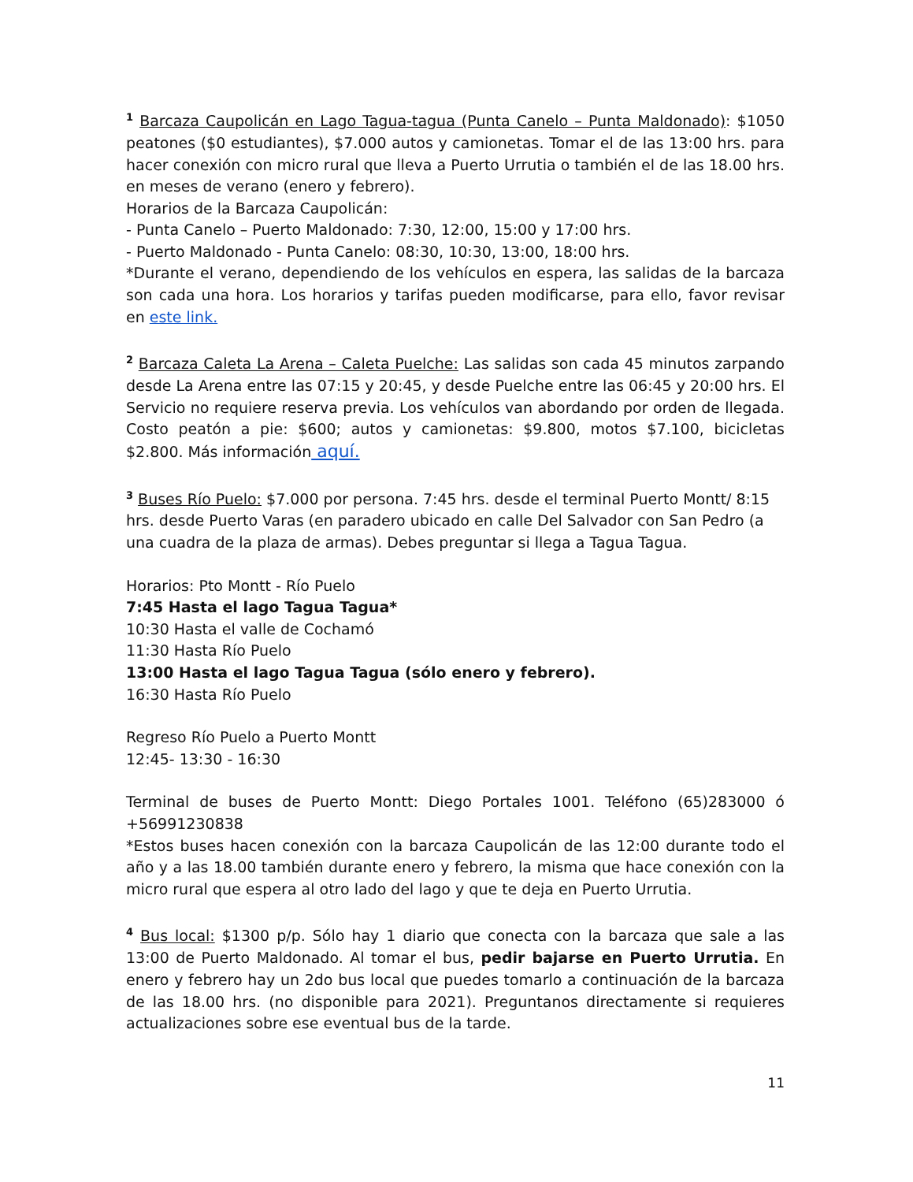<sup>1</sup> Barcaza Caupolicán en Lago Tagua-tagua (Punta Canelo – Punta Maldonado): $1050 peatones ($0 estudiantes), $7.000 autos y camionetas. Tomar el de las 13:00 hrs. para hacer conexión con micro rural que lleva a Puerto Urrutia o también el de las 18.00 hrs. en meses de verano (enero y febrero).
Horarios de la Barcaza Caupolicán:
- Punta Canelo – Puerto Maldonado: 7:30, 12:00, 15:00 y 17:00 hrs.
- Puerto Maldonado - Punta Canelo: 08:30, 10:30, 13:00, 18:00 hrs.
*Durante el verano, dependiendo de los vehículos en espera, las salidas de la barcaza son cada una hora. Los horarios y tarifas pueden modificarse, para ello, favor revisar en este link.
<sup>2</sup> Barcaza Caleta La Arena – Caleta Puelche: Las salidas son cada 45 minutos zarpando desde La Arena entre las 07:15 y 20:45, y desde Puelche entre las 06:45 y 20:00 hrs. El Servicio no requiere reserva previa. Los vehículos van abordando por orden de llegada. Costo peatón a pie: $600; autos y camionetas: $9.800, motos $7.100, bicicletas $2.800. Más información aquí.
<sup>3</sup> Buses Río Puelo: $7.000 por persona. 7:45 hrs. desde el terminal Puerto Montt/ 8:15 hrs. desde Puerto Varas (en paradero ubicado en calle Del Salvador con San Pedro (a una cuadra de la plaza de armas). Debes preguntar si llega a Tagua Tagua.
Horarios: Pto Montt - Río Puelo
7:45 Hasta el lago Tagua Tagua*
10:30 Hasta el valle de Cochamó
11:30 Hasta Río Puelo
13:00 Hasta el lago Tagua Tagua (sólo enero y febrero).
16:30 Hasta Río Puelo
Regreso Río Puelo a Puerto Montt
12:45- 13:30 - 16:30
Terminal de buses de Puerto Montt: Diego Portales 1001. Teléfono (65)283000 ó +56991230838
*Estos buses hacen conexión con la barcaza Caupolicán de las 12:00 durante todo el año y a las 18.00 también durante enero y febrero, la misma que hace conexión con la micro rural que espera al otro lado del lago y que te deja en Puerto Urrutia.
<sup>4</sup> Bus local: $1300 p/p. Sólo hay 1 diario que conecta con la barcaza que sale a las 13:00 de Puerto Maldonado. Al tomar el bus, pedir bajarse en Puerto Urrutia. En enero y febrero hay un 2do bus local que puedes tomarlo a continuación de la barcaza de las 18.00 hrs. (no disponible para 2021). Preguntanos directamente si requieres actualizaciones sobre ese eventual bus de la tarde.
11